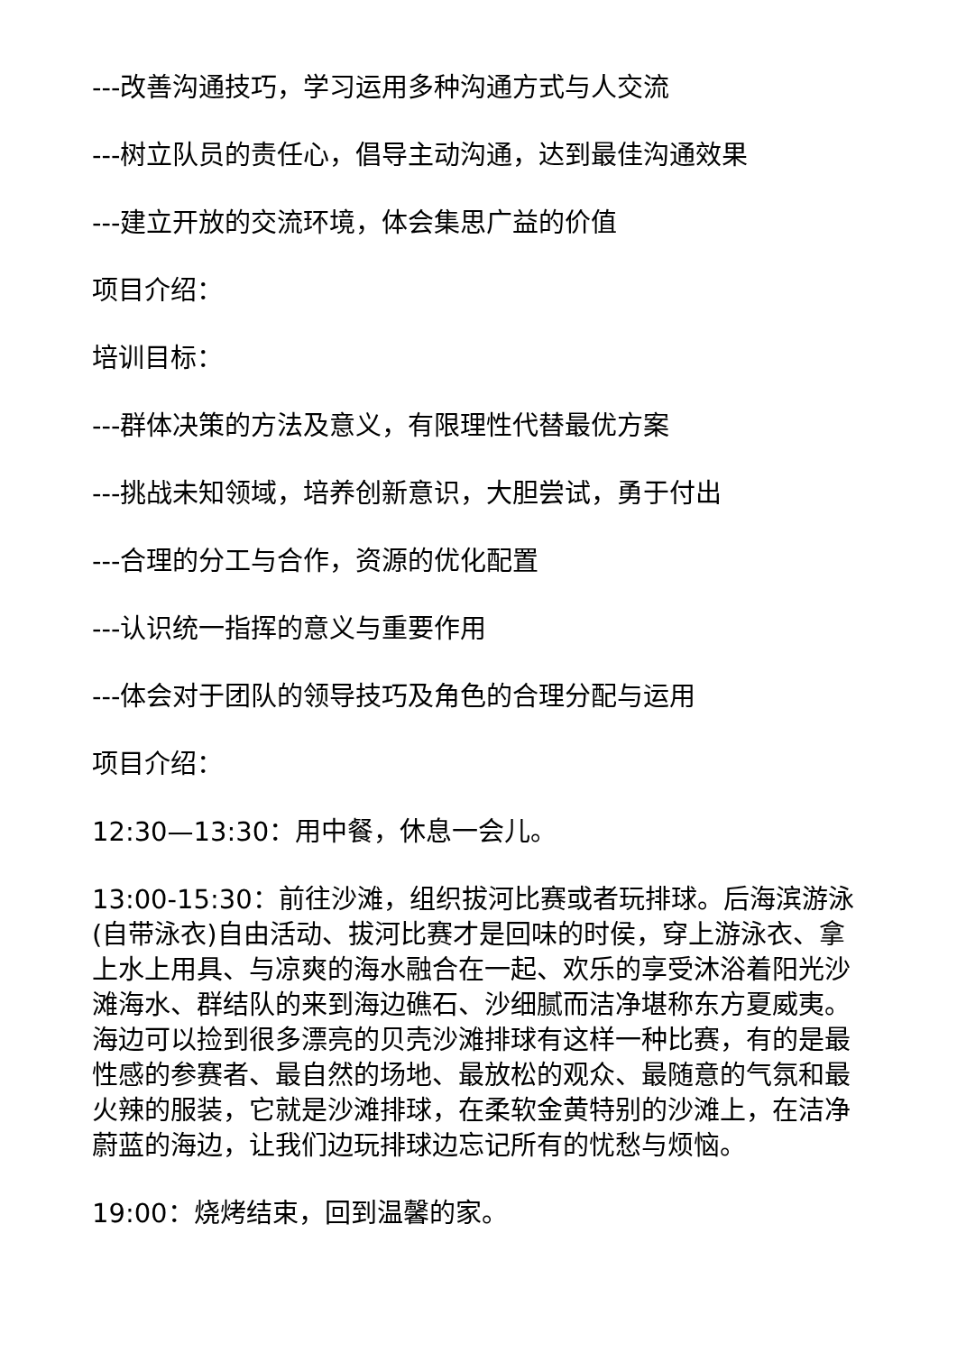---改善沟通技巧，学习运用多种沟通方式与人交流
---树立队员的责任心，倡导主动沟通，达到最佳沟通效果
---建立开放的交流环境，体会集思广益的价值
项目介绍：
培训目标：
---群体决策的方法及意义，有限理性代替最优方案
---挑战未知领域，培养创新意识，大胆尝试，勇于付出
---合理的分工与合作，资源的优化配置
---认识统一指挥的意义与重要作用
---体会对于团队的领导技巧及角色的合理分配与运用
项目介绍：
12:30—13:30：用中餐，休息一会儿。
13:00-15:30：前往沙滩，组织拔河比赛或者玩排球。后海滨游泳(自带泳衣)自由活动、拔河比赛才是回味的时侯，穿上游泳衣、拿上水上用具、与凉爽的海水融合在一起、欢乐的享受沐浴着阳光沙滩海水、群结队的来到海边礁石、沙细腻而洁净堪称东方夏威夷。海边可以捡到很多漂亮的贝壳沙滩排球有这样一种比赛，有的是最性感的参赛者、最自然的场地、最放松的观众、最随意的气氛和最火辣的服装，它就是沙滩排球，在柔软金黄特别的沙滩上，在洁净蔚蓝的海边，让我们边玩排球边忘记所有的忧愁与烦恼。
19:00：烧烤结束，回到温馨的家。